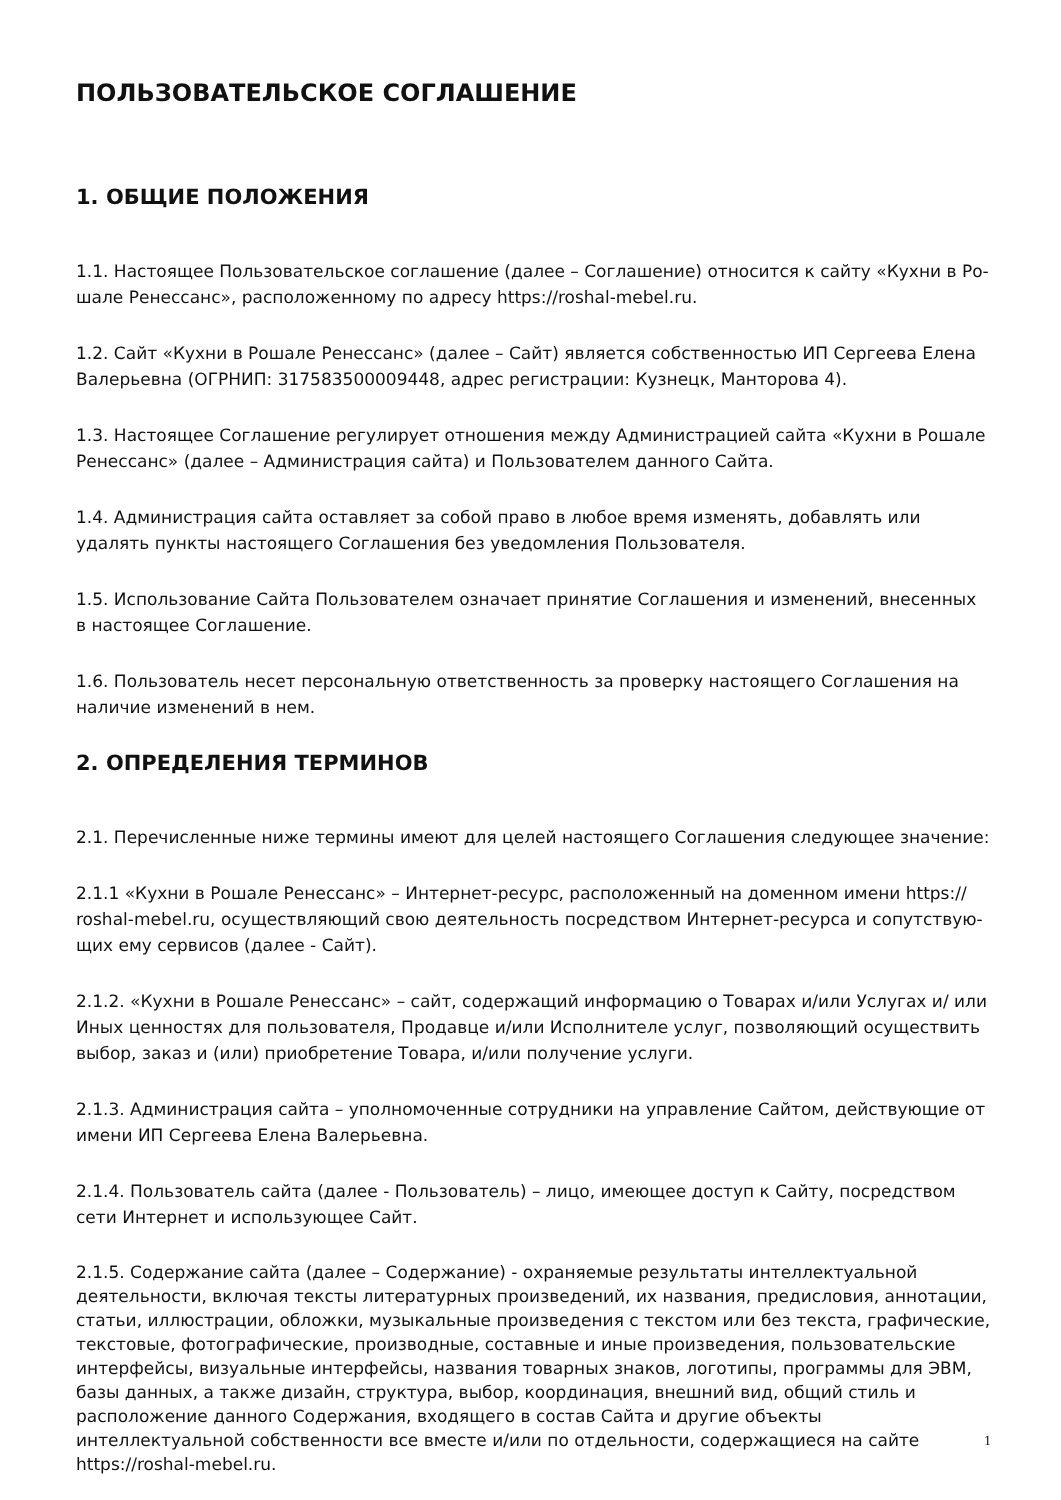ПОЛЬЗОВАТЕЛЬСКОЕ СОГЛАШЕНИЕ
1. ОБЩИЕ ПОЛОЖЕНИЯ
1.1. Настоящее Пользовательское соглашение (далее – Соглашение) относится к сайту «Кухни в Ро-шале Ренессанс», расположенному по адресу https://roshal-mebel.ru.
1.2. Сайт «Кухни в Рошале Ренессанс» (далее – Сайт) является собственностью ИП Сергеева Елена Валерьевна (ОГРНИП: 317583500009448, адрес регистрации: Кузнецк, Манторова 4).
1.3. Настоящее Соглашение регулирует отношения между Администрацией сайта «Кухни в Рошале Ренессанс» (далее – Администрация сайта) и Пользователем данного Сайта.
1.4. Администрация сайта оставляет за собой право в любое время изменять, добавлять или удалять пункты настоящего Соглашения без уведомления Пользователя.
1.5. Использование Сайта Пользователем означает принятие Соглашения и изменений, внесенных в настоящее Соглашение.
1.6. Пользователь несет персональную ответственность за проверку настоящего Соглашения на наличие изменений в нем.
2. ОПРЕДЕЛЕНИЯ ТЕРМИНОВ
2.1. Перечисленные ниже термины имеют для целей настоящего Соглашения следующее значение:
2.1.1 «Кухни в Рошале Ренессанс» – Интернет-ресурс, расположенный на доменном имени https:// roshal-mebel.ru, осуществляющий свою деятельность посредством Интернет-ресурса и сопутствую-щих ему сервисов (далее - Сайт).
2.1.2. «Кухни в Рошале Ренессанс» – сайт, содержащий информацию о Товарах и/или Услугах и/ или Иных ценностях для пользователя, Продавце и/или Исполнителе услуг, позволяющий осуществить выбор, заказ и (или) приобретение Товара, и/или получение услуги.
2.1.3. Администрация сайта – уполномоченные сотрудники на управление Сайтом, действующие от имени ИП Сергеева Елена Валерьевна.
2.1.4. Пользователь сайта (далее - Пользователь) – лицо, имеющее доступ к Сайту, посредством сети Интернет и использующее Сайт.
2.1.5. Содержание сайта (далее – Содержание) - охраняемые результаты интеллектуальной деятельности, включая тексты литературных произведений, их названия, предисловия, аннотации, статьи, иллюстрации, обложки, музыкальные произведения с текстом или без текста, графические, текстовые, фотографические, производные, составные и иные произведения, пользовательские интерфейсы, визуальные интерфейсы, названия товарных знаков, логотипы, программы для ЭВМ, базы данных, а также дизайн, структура, выбор, координация, внешний вид, общий стиль и расположение данного Содержания, входящего в состав Сайта и другие объекты интеллектуальной собственности все вместе и/или по отдельности, содержащиеся на сайте https://roshal-mebel.ru.
1